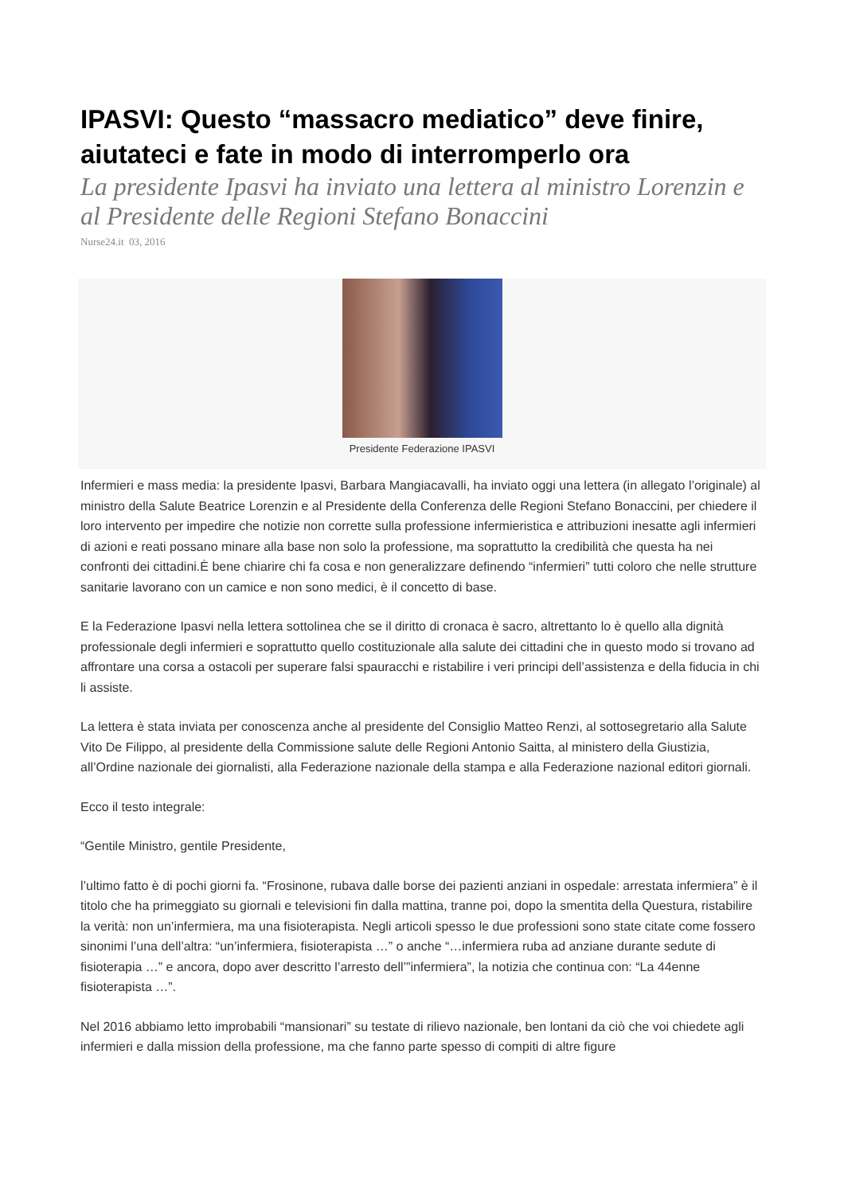IPASVI: Questo “massacro mediatico” deve finire, aiutateci e fate in modo di interromperlo ora
La presidente Ipasvi ha inviato una lettera al ministro Lorenzin e al Presidente delle Regioni Stefano Bonaccini
Nurse24.it 03, 2016
Presidente Federazione IPASVI
Infermieri e mass media: la presidente Ipasvi, Barbara Mangiacavalli, ha inviato oggi una lettera (in allegato l’originale) al ministro della Salute Beatrice Lorenzin e al Presidente della Conferenza delle Regioni Stefano Bonaccini, per chiedere il loro intervento per impedire che notizie non corrette sulla professione infermieristica e attribuzioni inesatte agli infermieri di azioni e reati possano minare alla base non solo la professione, ma soprattutto la credibilità che questa ha nei confronti dei cittadini.È bene chiarire chi fa cosa e non generalizzare definendo “infermieri” tutti coloro che nelle strutture sanitarie lavorano con un camice e non sono medici, è il concetto di base.
E la Federazione Ipasvi nella lettera sottolinea che se il diritto di cronaca è sacro, altrettanto lo è quello alla dignità professionale degli infermieri e soprattutto quello costituzionale alla salute dei cittadini che in questo modo si trovano ad affrontare una corsa a ostacoli per superare falsi spauracchi e ristabilire i veri principi dell’assistenza e della fiducia in chi li assiste.
La lettera è stata inviata per conoscenza anche al presidente del Consiglio Matteo Renzi, al sottosegretario alla Salute Vito De Filippo, al presidente della Commissione salute delle Regioni Antonio Saitta, al ministero della Giustizia, all’Ordine nazionale dei giornalisti, alla Federazione nazionale della stampa e alla Federazione nazional editori giornali.
Ecco il testo integrale:
“Gentile Ministro, gentile Presidente,
l’ultimo fatto è di pochi giorni fa. “Frosinone, rubava dalle borse dei pazienti anziani in ospedale: arrestata infermiera” è il titolo che ha primeggiato su giornali e televisioni fin dalla mattina, tranne poi, dopo la smentita della Questura, ristabilire la verità: non un’infermiera, ma una fisioterapista. Negli articoli spesso le due professioni sono state citate come fossero sinonimi l’una dell’altra: “un’infermiera, fisioterapista …” o anche “…infermiera ruba ad anziane durante sedute di fisioterapia …” e ancora, dopo aver descritto l’arresto dell’”infermiera”, la notizia che continua con: “La 44enne fisioterapista …”.
Nel 2016 abbiamo letto improbabili “mansionari” su testate di rilievo nazionale, ben lontani da ciò che voi chiedete agli infermieri e dalla mission della professione, ma che fanno parte spesso di compiti di altre figure